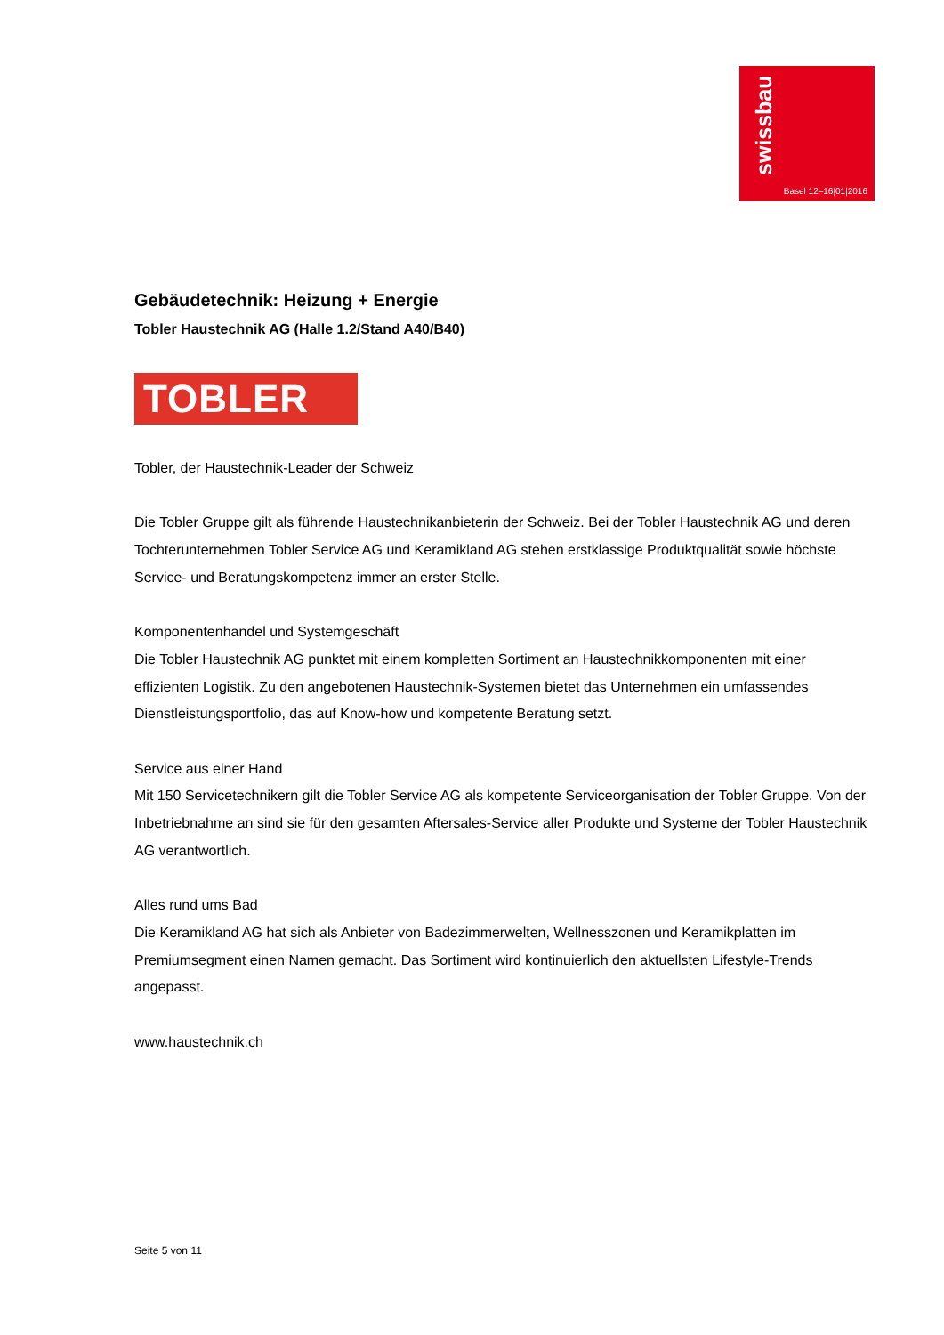swissbau
Basel 12–16|01|2016
Gebäudetechnik: Heizung + Energie
Tobler Haustechnik AG (Halle 1.2/Stand A40/B40)
TOBLER
Tobler, der Haustechnik-Leader der Schweiz
Die Tobler Gruppe gilt als führende Haustechnikanbieterin der Schweiz. Bei der Tobler Haustechnik AG und deren Tochterunternehmen Tobler Service AG und Keramikland AG stehen erstklassige Produktqualität sowie höchste Service- und Beratungskompetenz immer an erster Stelle.
Komponentenhandel und Systemgeschäft
Die Tobler Haustechnik AG punktet mit einem kompletten Sortiment an Haustechnikkomponenten mit einer effizienten Logistik. Zu den angebotenen Haustechnik-Systemen bietet das Unternehmen ein umfassendes Dienstleistungsportfolio, das auf Know-how und kompetente Beratung setzt.
Service aus einer Hand
Mit 150 Servicetechnikern gilt die Tobler Service AG als kompetente Serviceorganisation der Tobler Gruppe. Von der Inbetriebnahme an sind sie für den gesamten Aftersales-Service aller Produkte und Systeme der Tobler Haustechnik AG verantwortlich.
Alles rund ums Bad
Die Keramikland AG hat sich als Anbieter von Badezimmerwelten, Wellnesszonen und Keramikplatten im Premiumsegment einen Namen gemacht. Das Sortiment wird kontinuierlich den aktuellsten Lifestyle-Trends angepasst.
www.haustechnik.ch
Seite 5 von 11